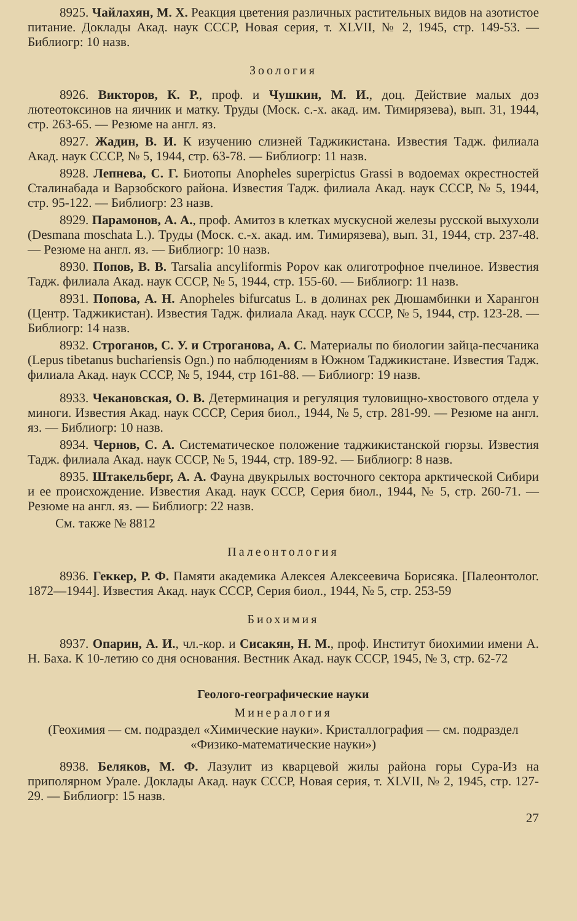8925. Чайлахян, М. Х. Реакция цветения различных растительных видов на азотистое питание. Доклады Акад. наук СССР, Новая серия, т. XLVII, № 2, 1945, стр. 149-53. — Библиогр: 10 назв.
Зоология
8926. Викторов, К. Р., проф. и Чушкин, М. И., доц. Действие малых доз лютеотоксинов на яичник и матку. Труды (Моск. с.-х. акад. им. Тимирязева), вып. 31, 1944, стр. 263-65. — Резюме на англ. яз.
8927. Жадин, В. И. К изучению слизней Таджикистана. Известия Тадж. филиала Акад. наук СССР, № 5, 1944, стр. 63-78. — Библиогр: 11 назв.
8928. Лепнева, С. Г. Биотопы Anopheles superpictus Grassi в водоемах окрестностей Сталинабада и Варзобского района. Известия Тадж. филиала Акад. наук СССР, № 5, 1944, стр. 95-122. — Библиогр: 23 назв.
8929. Парамонов, А. А., проф. Амитоз в клетках мускусной железы русской выхухоли (Desmana moschata L.). Труды (Моск. с.-х. акад. им. Тимирязева), вып. 31, 1944, стр. 237-48. — Резюме на англ. яз. — Библиогр: 10 назв.
8930. Попов, В. В. Tarsalia ancyliformis Popov как олиготрофное пчелиное. Известия Тадж. филиала Акад. наук СССР, № 5, 1944, стр. 155-60. — Библиогр: 11 назв.
8931. Попова, А. Н. Anopheles bifurcatus L. в долинах рек Дюшамбинки и Харангон (Центр. Таджикистан). Известия Тадж. филиала Акад. наук СССР, № 5, 1944, стр. 123-28. — Библиогр: 14 назв.
8932. Строганов, С. У. и Строганова, А. С. Материалы по биологии зайца-песчаника (Lepus tibetanus buchariensis Ogn.) по наблюдениям в Южном Таджикистане. Известия Тадж. филиала Акад. наук СССР, № 5, 1944, стр 161-88. — Библиогр: 19 назв.
8933. Чекановская, О. В. Детерминация и регуляция туловищно-хвостового отдела у миноги. Известия Акад. наук СССР, Серия биол., 1944, № 5, стр. 281-99. — Резюме на англ. яз. — Библиогр: 10 назв.
8934. Чернов, С. А. Систематическое положение таджикистанской гюрзы. Известия Тадж. филиала Акад. наук СССР, № 5, 1944, стр. 189-92. — Библиогр: 8 назв.
8935. Штакельберг, А. А. Фауна двукрылых восточного сектора арктической Сибири и ее происхождение. Известия Акад. наук СССР, Серия биол., 1944, № 5, стр. 260-71. — Резюме на англ. яз. — Библиогр: 22 назв.
См. также № 8812
Палеонтология
8936. Геккер, Р. Ф. Памяти академика Алексея Алексеевича Борисяка. [Палеонтолог. 1872—1944]. Известия Акад. наук СССР, Серия биол., 1944, № 5, стр. 253-59
Биохимия
8937. Опарин, А. И., чл.-кор. и Сисакян, Н. М., проф. Институт биохимии имени А. Н. Баха. К 10-летию со дня основания. Вестник Акад. наук СССР, 1945, № 3, стр. 62-72
Геолого-географические науки
Минералогия
(Геохимия — см. подраздел «Химические науки». Кристаллография — см. подраздел «Физико-математические науки»)
8938. Беляков, М. Ф. Лазулит из кварцевой жилы района горы Сура-Из на приполярном Урале. Доклады Акад. наук СССР, Новая серия, т. XLVII, № 2, 1945, стр. 127-29. — Библиогр: 15 назв.
27